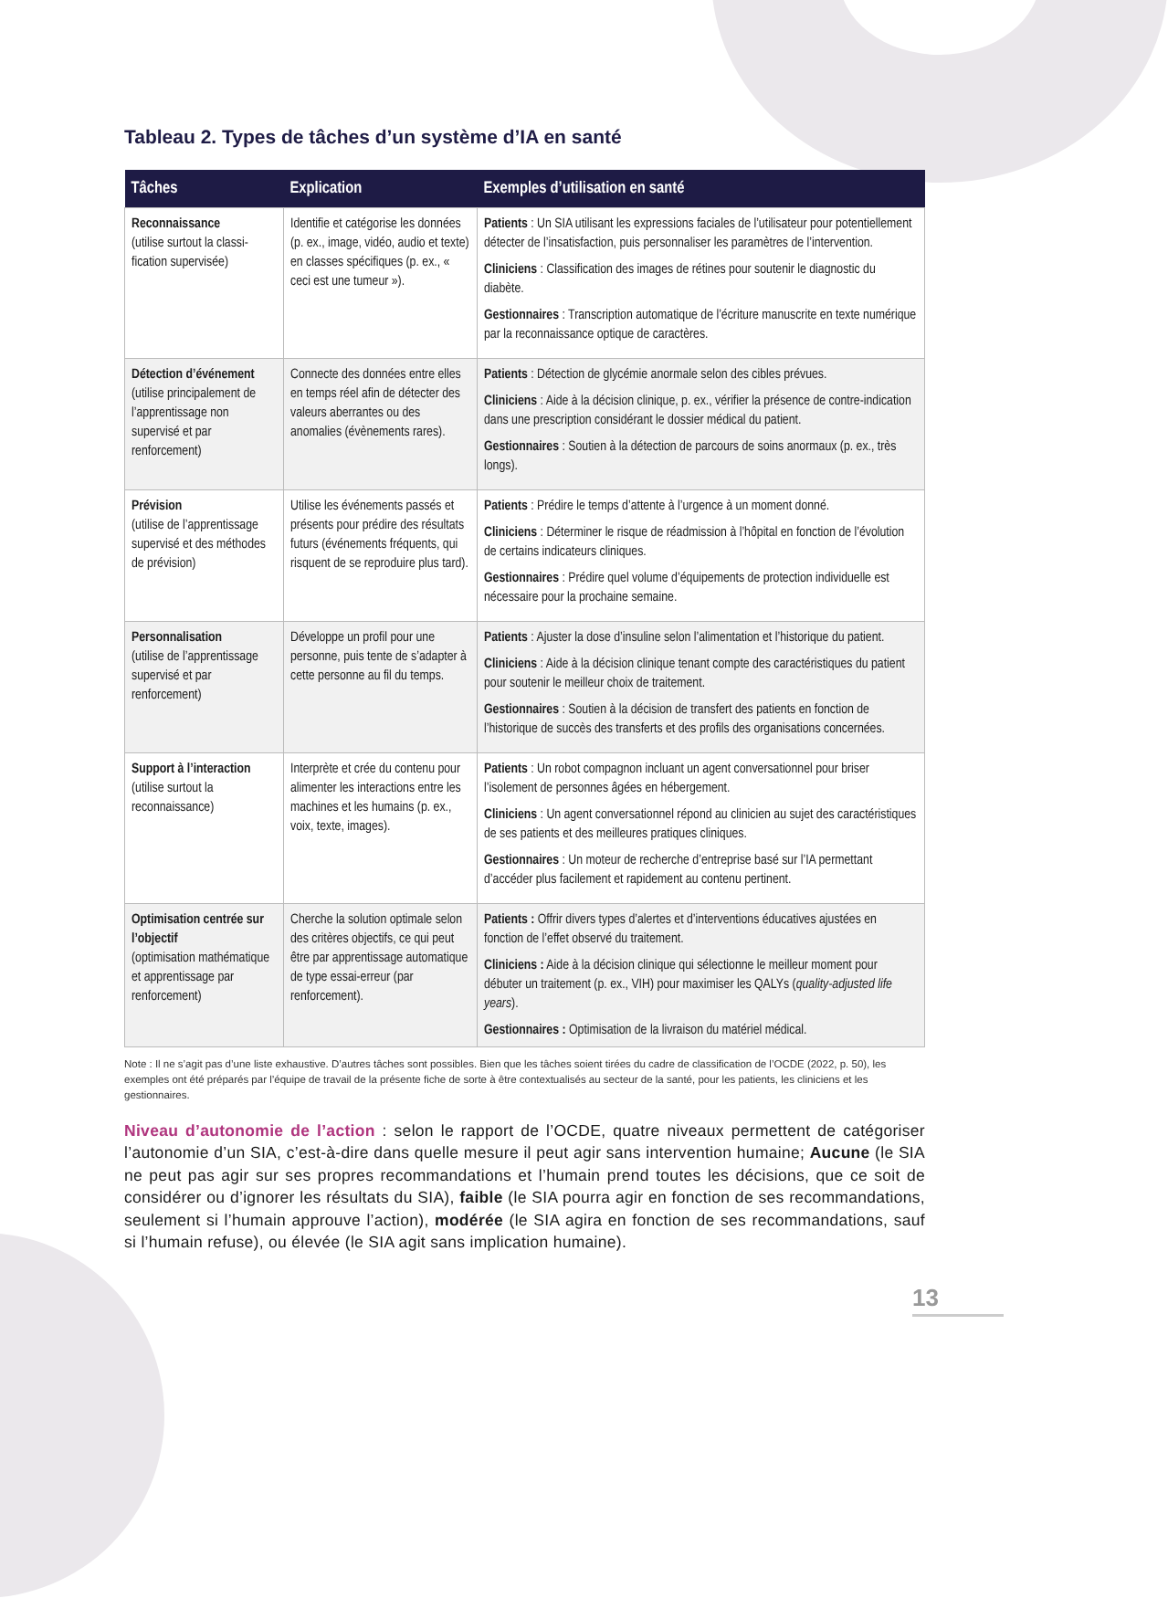Tableau 2. Types de tâches d’un système d’IA en santé
| Tâches | Explication | Exemples d’utilisation en santé |
| --- | --- | --- |
| Reconnaissance (utilise surtout la classi-fication supervisée) | Identifie et catégorise les données (p. ex., image, vidéo, audio et texte) en classes spécifiques (p. ex., « ceci est une tumeur »). | Patients : Un SIA utilisant les expressions faciales de l’utilisateur pour potentiellement détecter de l’insatisfaction, puis personnaliser les paramètres de l’intervention. Cliniciens : Classification des images de rétines pour soutenir le diagnostic du diabète. Gestionnaires : Transcription automatique de l’écriture manuscrite en texte numérique par la reconnaissance optique de caractères. |
| Détection d’événement (utilise principalement de l’apprentissage non supervisé et par renforcement) | Connecte des données entre elles en temps réel afin de détecter des valeurs aberrantes ou des anomalies (évènements rares). | Patients : Détection de glycémie anormale selon des cibles prévues. Cliniciens : Aide à la décision clinique, p. ex., vérifier la présence de contre-indication dans une prescription considérant le dossier médical du patient. Gestionnaires : Soutien à la détection de parcours de soins anormaux (p. ex., très longs). |
| Prévision (utilise de l’apprentissage supervisé et des méthodes de prévision) | Utilise les événements passés et présents pour prédire des résultats futurs (événements fréquents, qui risquent de se reproduire plus tard). | Patients : Prédire le temps d’attente à l’urgence à un moment donné. Cliniciens : Déterminer le risque de réadmission à l’hôpital en fonction de l’évolution de certains indicateurs cliniques. Gestionnaires : Prédire quel volume d’équipements de protection individuelle est nécessaire pour la prochaine semaine. |
| Personnalisation (utilise de l’apprentissage supervisé et par renforcement) | Développe un profil pour une personne, puis tente de s’adapter à cette personne au fil du temps. | Patients : Ajuster la dose d’insuline selon l’alimentation et l’historique du patient. Cliniciens : Aide à la décision clinique tenant compte des caractéristiques du patient pour soutenir le meilleur choix de traitement. Gestionnaires : Soutien à la décision de transfert des patients en fonction de l’historique de succès des transferts et des profils des organisations concernées. |
| Support à l’interaction (utilise surtout la reconnaissance) | Interprète et crée du contenu pour alimenter les interactions entre les machines et les humains (p. ex., voix, texte, images). | Patients : Un robot compagnon incluant un agent conversationnel pour briser l’isolement de personnes âgées en hébergement. Cliniciens : Un agent conversationnel répond au clinicien au sujet des caractéristiques de ses patients et des meilleures pratiques cliniques. Gestionnaires : Un moteur de recherche d’entreprise basé sur l’IA permettant d’accéder plus facilement et rapidement au contenu pertinent. |
| Optimisation centrée sur l’objectif (optimisation mathématique et apprentissage par renforcement) | Cherche la solution optimale selon des critères objectifs, ce qui peut être par apprentissage automatique de type essai-erreur (par renforcement). | Patients : Offrir divers types d’alertes et d’interventions éducatives ajustées en fonction de l’effet observé du traitement. Cliniciens : Aide à la décision clinique qui sélectionne le meilleur moment pour débuter un traitement (p. ex., VIH) pour maximiser les QALYs ( quality-adjusted life years ). Gestionnaires : Optimisation de la livraison du matériel médical. |
Note : Il ne s’agit pas d’une liste exhaustive. D’autres tâches sont possibles. Bien que les tâches soient tirées du cadre de classification de l’OCDE (2022, p. 50), les exemples ont été préparés par l’équipe de travail de la présente fiche de sorte à être contextualisés au secteur de la santé, pour les patients, les cliniciens et les gestionnaires.
Niveau d’autonomie de l’action : selon le rapport de l’OCDE, quatre niveaux permettent de catégoriser l’autonomie d’un SIA, c’est-à-dire dans quelle mesure il peut agir sans intervention humaine; Aucune (le SIA ne peut pas agir sur ses propres recommandations et l’humain prend toutes les décisions, que ce soit de considérer ou d’ignorer les résultats du SIA), faible (le SIA pourra agir en fonction de ses recommandations, seulement si l’humain approuve l’action), modérée (le SIA agira en fonction de ses recommandations, sauf si l’humain refuse), ou élevée (le SIA agit sans implication humaine).
13